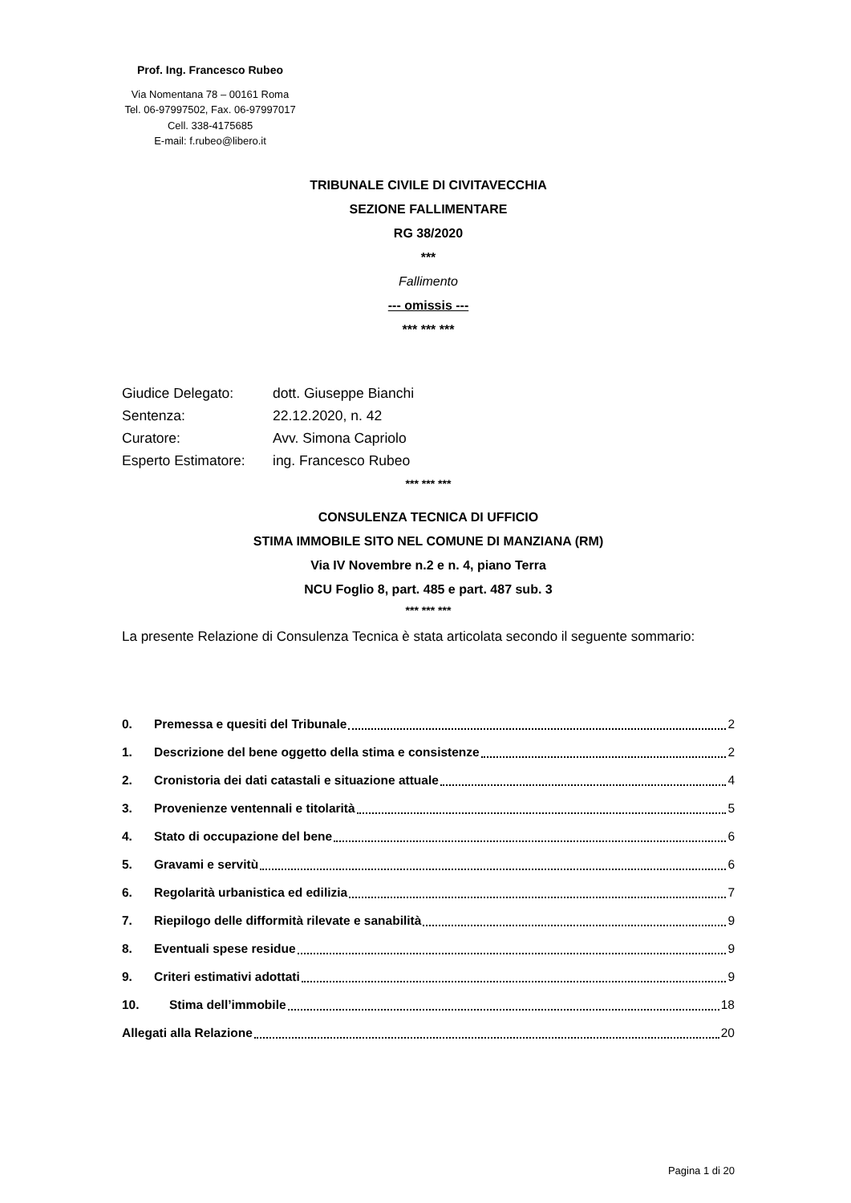Prof. Ing. Francesco Rubeo
Via Nomentana 78 – 00161 Roma
Tel. 06-97997502, Fax. 06-97997017
Cell. 338-4175685
E-mail: f.rubeo@libero.it
TRIBUNALE CIVILE DI CIVITAVECCHIA
SEZIONE FALLIMENTARE
RG 38/2020
***
Fallimento
--- omissis ---
*** *** ***
Giudice Delegato: dott. Giuseppe Bianchi
Sentenza: 22.12.2020, n. 42
Curatore: Avv. Simona Capriolo
Esperto Estimatore: ing. Francesco Rubeo
*** *** ***
CONSULENZA TECNICA DI UFFICIO
STIMA IMMOBILE SITO NEL COMUNE DI MANZIANA (RM)
Via IV Novembre n.2 e n. 4, piano Terra
NCU Foglio 8, part. 485 e part. 487 sub. 3
*** *** ***
La presente Relazione di Consulenza Tecnica è stata articolata secondo il seguente sommario:
0. Premessa e quesiti del Tribunale 2
1. Descrizione del bene oggetto della stima e consistenze 2
2. Cronistoria dei dati catastali e situazione attuale 4
3. Provenienze ventennali e titolarità 5
4. Stato di occupazione del bene 6
5. Gravami e servitù 6
6. Regolarità urbanistica ed edilizia 7
7. Riepilogo delle difformità rilevate e sanabilità 9
8. Eventuali spese residue 9
9. Criteri estimativi adottati 9
10. Stima dell’immobile 18
Allegati alla Relazione 20
Pagina 1 di 20